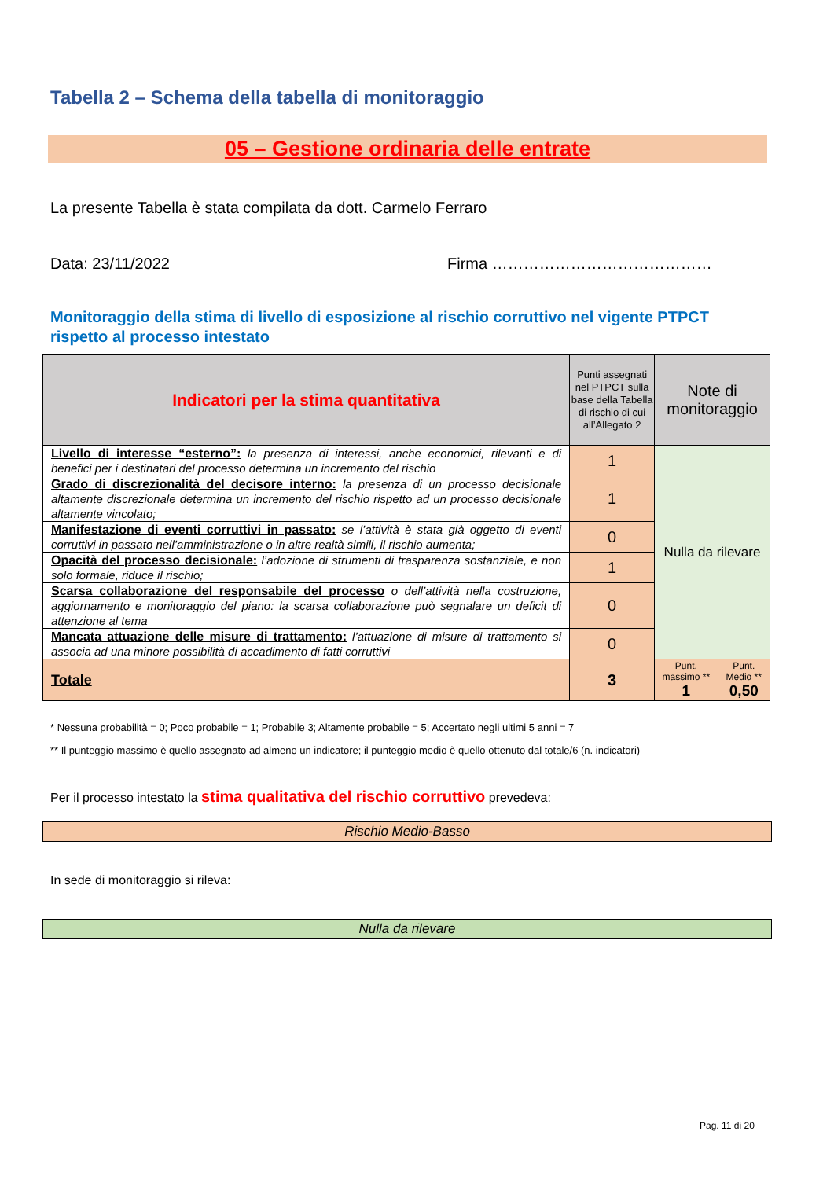Tabella 2 – Schema della tabella di monitoraggio
05 – Gestione ordinaria delle entrate
La presente Tabella è stata compilata da dott. Carmelo Ferraro
Data: 23/11/2022 Firma ……………………………………
Monitoraggio della stima di livello di esposizione al rischio corruttivo nel vigente PTPCT rispetto al processo intestato
| Indicatori per la stima quantitativa | Punti assegnati nel PTPCT sulla base della Tabella di rischio di cui all’Allegato 2 | Note di monitoraggio | |
| --- | --- | --- | --- |
| Livello di interesse “esterno”: la presenza di interessi, anche economici, rilevanti e di benefici per i destinatari del processo determina un incremento del rischio | 1 | Nulla da rilevare | |
| Grado di discrezionalità del decisore interno: la presenza di un processo decisionale altamente discrezionale determina un incremento del rischio rispetto ad un processo decisionale altamente vincolato; | 1 | | |
| Manifestazione di eventi corruttivi in passato: se l’attività è stata già oggetto di eventi corruttivi in passato nell’amministrazione o in altre realtà simili, il rischio aumenta; | 0 | | |
| Opacità del processo decisionale: l’adozione di strumenti di trasparenza sostanziale, e non solo formale, riduce il rischio; | 1 | | |
| Scarsa collaborazione del responsabile del processo o dell’attività nella costruzione, aggiornamento e monitoraggio del piano: la scarsa collaborazione può segnalare un deficit di attenzione al tema | 0 | | |
| Mancata attuazione delle misure di trattamento: l’attuazione di misure di trattamento si associa ad una minore possibilità di accadimento di fatti corruttivi | 0 | | |
| Totale | 3 | Punt. massimo ** 1 | Punt. Medio ** 0,50 |
* Nessuna probabilità = 0; Poco probabile = 1; Probabile 3; Altamente probabile = 5; Accertato negli ultimi 5 anni = 7
** Il punteggio massimo è quello assegnato ad almeno un indicatore; il punteggio medio è quello ottenuto dal totale/6 (n. indicatori)
Per il processo intestato la stima qualitativa del rischio corruttivo prevedeva:
Rischio Medio-Basso
In sede di monitoraggio si rileva:
Nulla da rilevare
Pag. 11 di 20